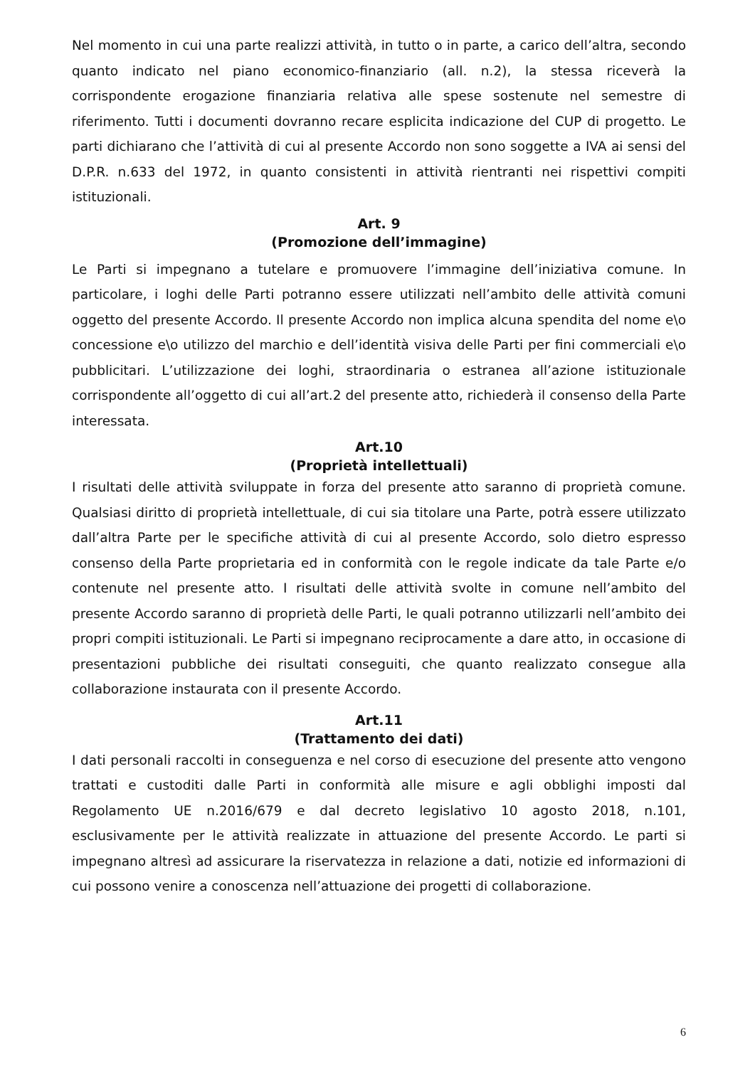Nel momento in cui una parte realizzi attività, in tutto o in parte, a carico dell’altra, secondo quanto indicato nel piano economico-finanziario (all. n.2), la stessa riceverà la corrispondente erogazione finanziaria relativa alle spese sostenute nel semestre di riferimento. Tutti i documenti dovranno recare esplicita indicazione del CUP di progetto. Le parti dichiarano che l’attività di cui al presente Accordo non sono soggette a IVA ai sensi del D.P.R. n.633 del 1972, in quanto consistenti in attività rientranti nei rispettivi compiti istituzionali.
Art. 9
(Promozione dell’immagine)
Le Parti si impegnano a tutelare e promuovere l’immagine dell’iniziativa comune. In particolare, i loghi delle Parti potranno essere utilizzati nell’ambito delle attività comuni oggetto del presente Accordo. Il presente Accordo non implica alcuna spendita del nome e\o concessione e\o utilizzo del marchio e dell’identità visiva delle Parti per fini commerciali e\o pubblicitari. L’utilizzazione dei loghi, straordinaria o estranea all’azione istituzionale corrispondente all’oggetto di cui all’art.2 del presente atto, richiederà il consenso della Parte interessata.
Art.10
(Proprietà intellettuali)
I risultati delle attività sviluppate in forza del presente atto saranno di proprietà comune. Qualsiasi diritto di proprietà intellettuale, di cui sia titolare una Parte, potrà essere utilizzato dall’altra Parte per le specifiche attività di cui al presente Accordo, solo dietro espresso consenso della Parte proprietaria ed in conformità con le regole indicate da tale Parte e/o contenute nel presente atto. I risultati delle attività svolte in comune nell’ambito del presente Accordo saranno di proprietà delle Parti, le quali potranno utilizzarli nell’ambito dei propri compiti istituzionali. Le Parti si impegnano reciprocamente a dare atto, in occasione di presentazioni pubbliche dei risultati conseguiti, che quanto realizzato consegue alla collaborazione instaurata con il presente Accordo.
Art.11
(Trattamento dei dati)
I dati personali raccolti in conseguenza e nel corso di esecuzione del presente atto vengono trattati e custoditi dalle Parti in conformità alle misure e agli obblighi imposti dal Regolamento UE n.2016/679 e dal decreto legislativo 10 agosto 2018, n.101, esclusivamente per le attività realizzate in attuazione del presente Accordo. Le parti si impegnano altresì ad assicurare la riservatezza in relazione a dati, notizie ed informazioni di cui possono venire a conoscenza nell’attuazione dei progetti di collaborazione.
6